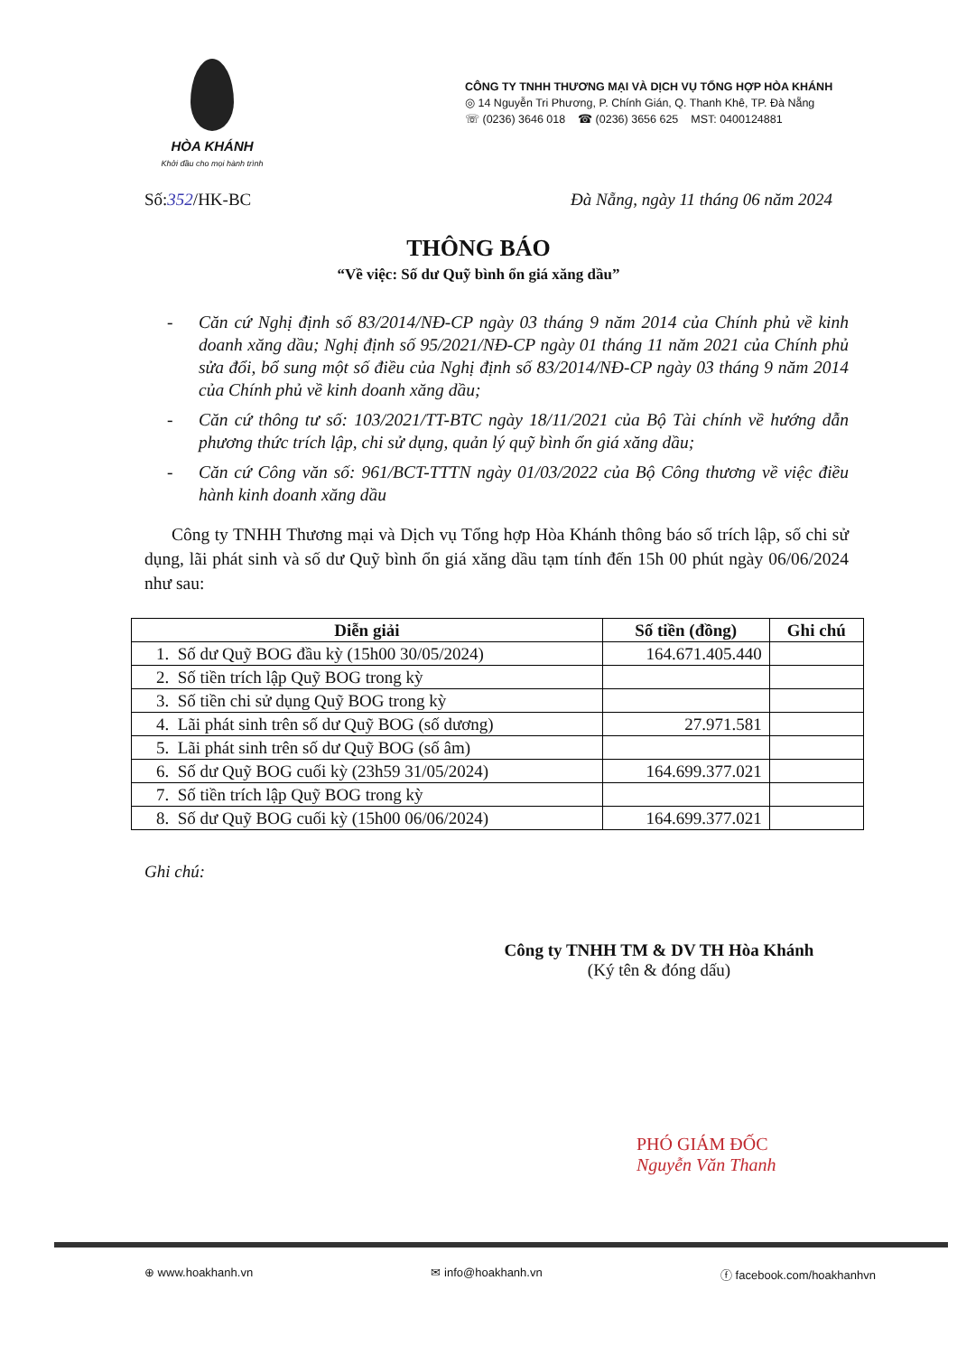HÒA KHÁNH
Khởi đầu cho mọi hành trình
CÔNG TY TNHH THƯƠNG MẠI VÀ DỊCH VỤ TỔNG HỢP HÒA KHÁNH
◎ 14 Nguyễn Tri Phương, P. Chính Gián, Q. Thanh Khê, TP. Đà Nẵng
☏ (0236) 3646 018 ☎ (0236) 3656 625 MST: 0400124881
Số:352/HK-BC Đà Nẵng, ngày 11 tháng 06 năm 2024
THÔNG BÁO
“Về việc: Số dư Quỹ bình ổn giá xăng dầu”
- Căn cứ Nghị định số 83/2014/NĐ-CP ngày 03 tháng 9 năm 2014 của Chính phủ về kinh doanh xăng dầu; Nghị định số 95/2021/NĐ-CP ngày 01 tháng 11 năm 2021 của Chính phủ sửa đổi, bổ sung một số điều của Nghị định số 83/2014/NĐ-CP ngày 03 tháng 9 năm 2014 của Chính phủ về kinh doanh xăng dầu;
- Căn cứ thông tư số: 103/2021/TT-BTC ngày 18/11/2021 của Bộ Tài chính về hướng dẫn phương thức trích lập, chi sử dụng, quản lý quỹ bình ổn giá xăng dầu;
- Căn cứ Công văn số: 961/BCT-TTTN ngày 01/03/2022 của Bộ Công thương về việc điều hành kinh doanh xăng dầu
Công ty TNHH Thương mại và Dịch vụ Tổng hợp Hòa Khánh thông báo số trích lập, số chi sử dụng, lãi phát sinh và số dư Quỹ bình ổn giá xăng dầu tạm tính đến 15h 00 phút ngày 06/06/2024 như sau:
| Diễn giải | Số tiền (đồng) | Ghi chú |
| --- | --- | --- |
| 1. Số dư Quỹ BOG đầu kỳ (15h00 30/05/2024) | 164.671.405.440 | |
| 2. Số tiền trích lập Quỹ BOG trong kỳ | | |
| 3. Số tiền chi sử dụng Quỹ BOG trong kỳ | | |
| 4. Lãi phát sinh trên số dư Quỹ BOG (số dương) | 27.971.581 | |
| 5. Lãi phát sinh trên số dư Quỹ BOG (số âm) | | |
| 6. Số dư Quỹ BOG cuối kỳ (23h59 31/05/2024) | 164.699.377.021 | |
| 7. Số tiền trích lập Quỹ BOG trong kỳ | | |
| 8. Số dư Quỹ BOG cuối kỳ (15h00 06/06/2024) | 164.699.377.021 | |
Ghi chú:
Công ty TNHH TM & DV TH Hòa Khánh
(Ký tên & đóng dấu)
PHÓ GIÁM ĐỐC
Nguyễn Văn Thanh
⊕ www.hoakhanh.vn ✉ info@hoakhanh.vn ⓕ facebook.com/hoakhanhvn